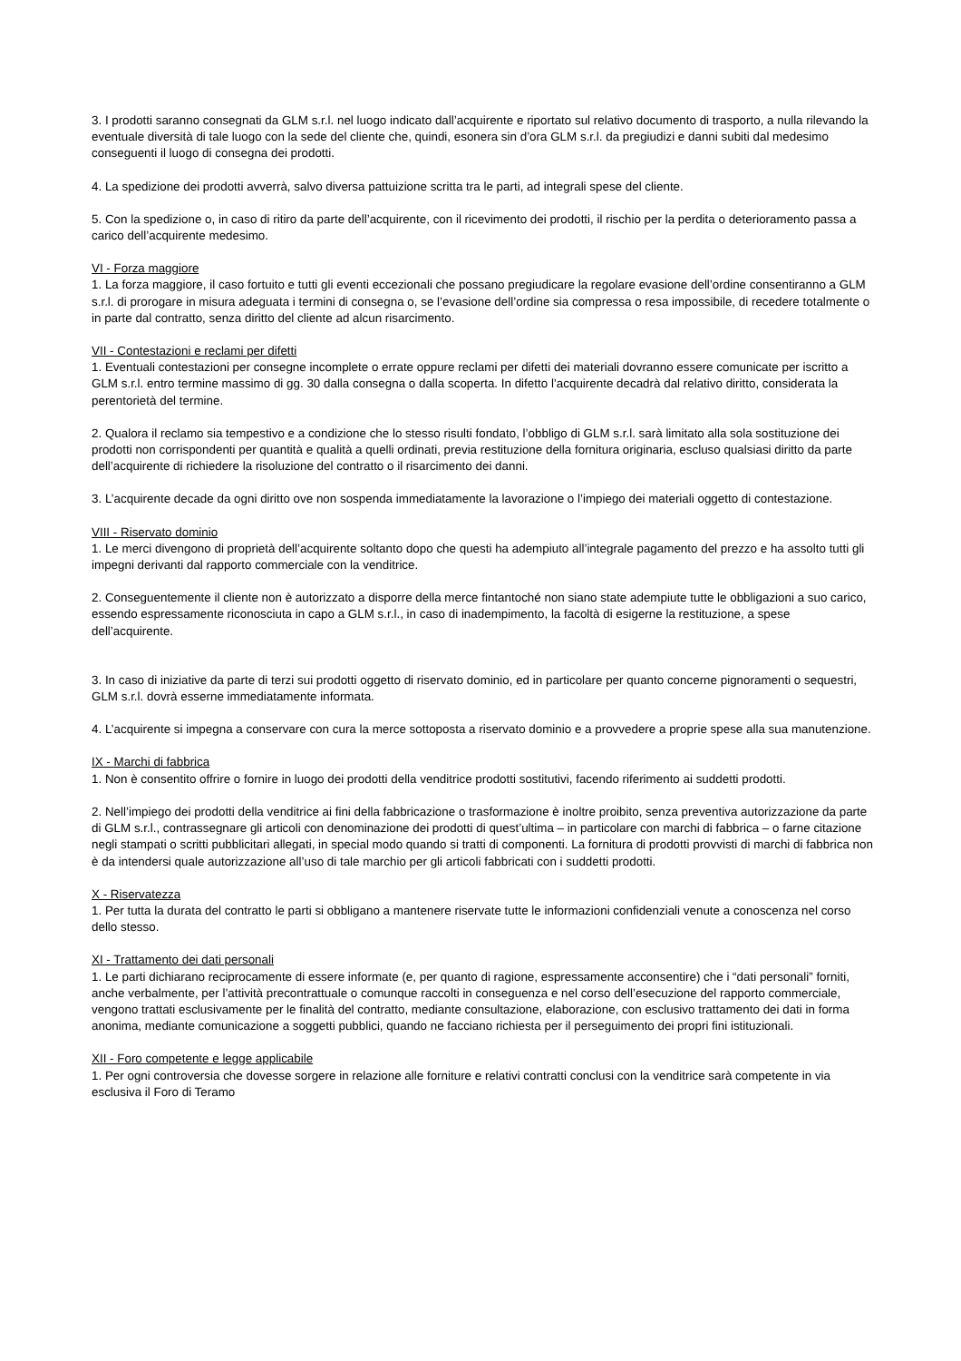3. I prodotti saranno consegnati da GLM s.r.l. nel luogo indicato dall’acquirente e riportato sul relativo documento di trasporto, a nulla rilevando la eventuale diversità di tale luogo con la sede del cliente che, quindi, esonera sin d’ora GLM s.r.l. da pregiudizi e danni subiti dal medesimo conseguenti il luogo di consegna dei prodotti.
4. La spedizione dei prodotti avverrà, salvo diversa pattuizione scritta tra le parti, ad integrali spese del cliente.
5. Con la spedizione o, in caso di ritiro da parte dell’acquirente, con il ricevimento dei prodotti, il rischio per la perdita o deterioramento passa a carico dell’acquirente medesimo.
VI - Forza maggiore
1. La forza maggiore, il caso fortuito e tutti gli eventi eccezionali che possano pregiudicare la regolare evasione dell’ordine consentiranno a GLM s.r.l. di prorogare in misura adeguata i termini di consegna o, se l’evasione dell’ordine sia compressa o resa impossibile, di recedere totalmente o in parte dal contratto, senza diritto del cliente ad alcun risarcimento.
VII - Contestazioni e reclami per difetti
1. Eventuali contestazioni per consegne incomplete o errate oppure reclami per difetti dei materiali dovranno essere comunicate per iscritto a GLM s.r.l. entro termine massimo di gg. 30 dalla consegna o dalla scoperta. In difetto l’acquirente decadrà dal relativo diritto, considerata la perentorietà del termine.
2. Qualora il reclamo sia tempestivo e a condizione che lo stesso risulti fondato, l’obbligo di GLM s.r.l. sarà limitato alla sola sostituzione dei prodotti non corrispondenti per quantità e qualità a quelli ordinati, previa restituzione della fornitura originaria, escluso qualsiasi diritto da parte dell’acquirente di richiedere la risoluzione del contratto o il risarcimento dei danni.
3. L’acquirente decade da ogni diritto ove non sospenda immediatamente la lavorazione o l’impiego dei materiali oggetto di contestazione.
VIII - Riservato dominio
1. Le merci divengono di proprietà dell’acquirente soltanto dopo che questi ha adempiuto all’integrale pagamento del prezzo e ha assolto tutti gli impegni derivanti dal rapporto commerciale con la venditrice.
2. Conseguentemente il cliente non è autorizzato a disporre della merce fintantoché non siano state adempiute tutte le obbligazioni a suo carico, essendo espressamente riconosciuta in capo a GLM s.r.l., in caso di inadempimento, la facoltà di esigerne la restituzione, a spese dell’acquirente.
3. In caso di iniziative da parte di terzi sui prodotti oggetto di riservato dominio, ed in particolare per quanto concerne pignoramenti o sequestri, GLM s.r.l. dovrà esserne immediatamente informata.
4. L’acquirente si impegna a conservare con cura la merce sottoposta a riservato dominio e a provvedere a proprie spese alla sua manutenzione.
IX - Marchi di fabbrica
1. Non è consentito offrire o fornire in luogo dei prodotti della venditrice prodotti sostitutivi, facendo riferimento ai suddetti prodotti.
2. Nell’impiego dei prodotti della venditrice ai fini della fabbricazione o trasformazione è inoltre proibito, senza preventiva autorizzazione da parte di GLM s.r.l., contrassegnare gli articoli con denominazione dei prodotti di quest’ultima – in particolare con marchi di fabbrica – o farne citazione negli stampati o scritti pubblicitari allegati, in special modo quando si tratti di componenti. La fornitura di prodotti provvisti di marchi di fabbrica non è da intendersi quale autorizzazione all’uso di tale marchio per gli articoli fabbricati con i suddetti prodotti.
X - Riservatezza
1. Per tutta la durata del contratto le parti si obbligano a mantenere riservate tutte le informazioni confidenziali venute a conoscenza nel corso dello stesso.
XI - Trattamento dei dati personali
1. Le parti dichiarano reciprocamente di essere informate (e, per quanto di ragione, espressamente acconsentire) che i “dati personali” forniti, anche verbalmente, per l’attività precontrattuale o comunque raccolti in conseguenza e nel corso dell’esecuzione del rapporto commerciale, vengono trattati esclusivamente per le finalità del contratto, mediante consultazione, elaborazione, con esclusivo trattamento dei dati in forma anonima, mediante comunicazione a soggetti pubblici, quando ne facciano richiesta per il perseguimento dei propri fini istituzionali.
XII - Foro competente e legge applicabile
1. Per ogni controversia che dovesse sorgere in relazione alle forniture e relativi contratti conclusi con la venditrice sarà competente in via esclusiva il Foro di Teramo